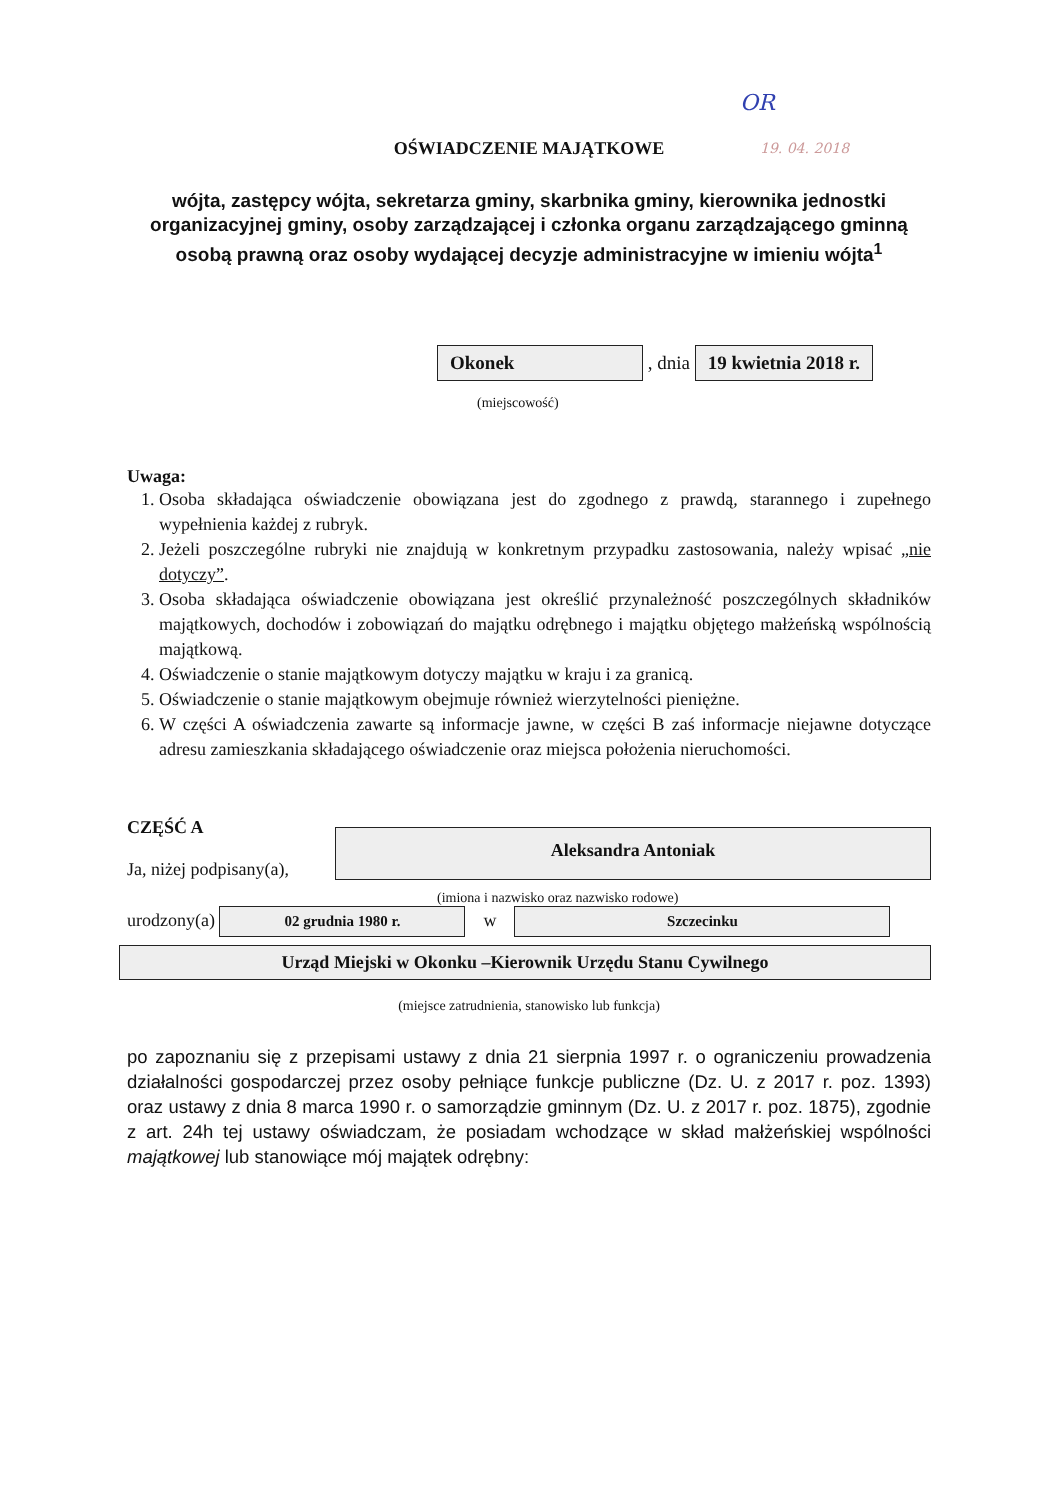OR
19. 04. 2018
OŚWIADCZENIE MAJĄTKOWE
wójta, zastępcy wójta, sekretarza gminy, skarbnika gminy, kierownika jednostki organizacyjnej gminy, osoby zarządzającej i członka organu zarządzającego gminną osobą prawną oraz osoby wydającej decyzje administracyjne w imieniu wójta<sup>1</sup>
Okonek , dnia 19 kwietnia 2018 r.
(miejscowość)
Uwaga:
1. Osoba składająca oświadczenie obowiązana jest do zgodnego z prawdą, starannego i zupełnego wypełnienia każdej z rubryk.
2. Jeżeli poszczególne rubryki nie znajdują w konkretnym przypadku zastosowania, należy wpisać „nie dotyczy”.
3. Osoba składająca oświadczenie obowiązana jest określić przynależność poszczególnych składników majątkowych, dochodów i zobowiązań do majątku odrębnego i majątku objętego małżeńską wspólnością majątkową.
4. Oświadczenie o stanie majątkowym dotyczy majątku w kraju i za granicą.
5. Oświadczenie o stanie majątkowym obejmuje również wierzytelności pieniężne.
6. W części A oświadczenia zawarte są informacje jawne, w części B zaś informacje niejawne dotyczące adresu zamieszkania składającego oświadczenie oraz miejsca położenia nieruchomości.
CZĘŚĆ A
Ja, niżej podpisany(a),
Aleksandra Antoniak
(imiona i nazwisko oraz nazwisko rodowe)
urodzony(a) 02 grudnia 1980 r. w Szczecinku
Urząd Miejski w Okonku –Kierownik Urzędu Stanu Cywilnego
(miejsce zatrudnienia, stanowisko lub funkcja)
po zapoznaniu się z przepisami ustawy z dnia 21 sierpnia 1997 r. o ograniczeniu prowadzenia działalności gospodarczej przez osoby pełniące funkcje publiczne (Dz. U. z 2017 r. poz. 1393) oraz ustawy z dnia 8 marca 1990 r. o samorządzie gminnym (Dz. U. z 2017 r. poz. 1875), zgodnie z art. 24h tej ustawy oświadczam, że posiadam wchodzące w skład małżeńskiej wspólności majątkowej lub stanowiące mój majątek odrębny: